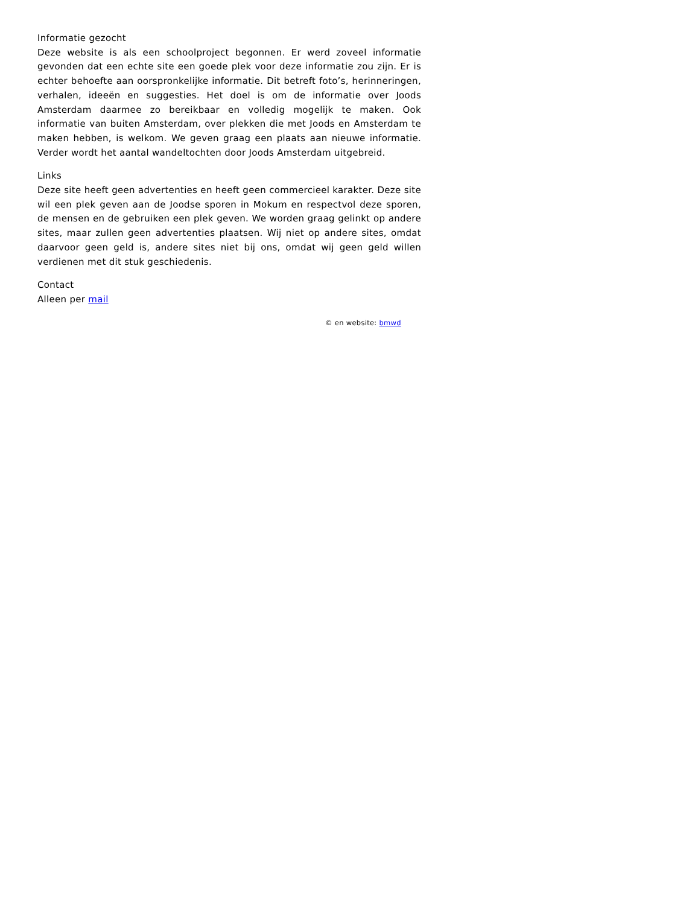Informatie gezocht
Deze website is als een schoolproject begonnen. Er werd zoveel informatie gevonden dat een echte site een goede plek voor deze informatie zou zijn. Er is echter behoefte aan oorspronkelijke informatie. Dit betreft foto’s, herinneringen, verhalen, ideeën en suggesties. Het doel is om de informatie over Joods Amsterdam daarmee zo bereikbaar en volledig mogelijk te maken. Ook informatie van buiten Amsterdam, over plekken die met Joods en Amsterdam te maken hebben, is welkom. We geven graag een plaats aan nieuwe informatie. Verder wordt het aantal wandeltochten door Joods Amsterdam uitgebreid.
Links
Deze site heeft geen advertenties en heeft geen commercieel karakter. Deze site wil een plek geven aan de Joodse sporen in Mokum en respectvol deze sporen, de mensen en de gebruiken een plek geven. We worden graag gelinkt op andere sites, maar zullen geen advertenties plaatsen. Wij niet op andere sites, omdat daarvoor geen geld is, andere sites niet bij ons, omdat wij geen geld willen verdienen met dit stuk geschiedenis.
Contact
Alleen per mail
© en website: bmwd